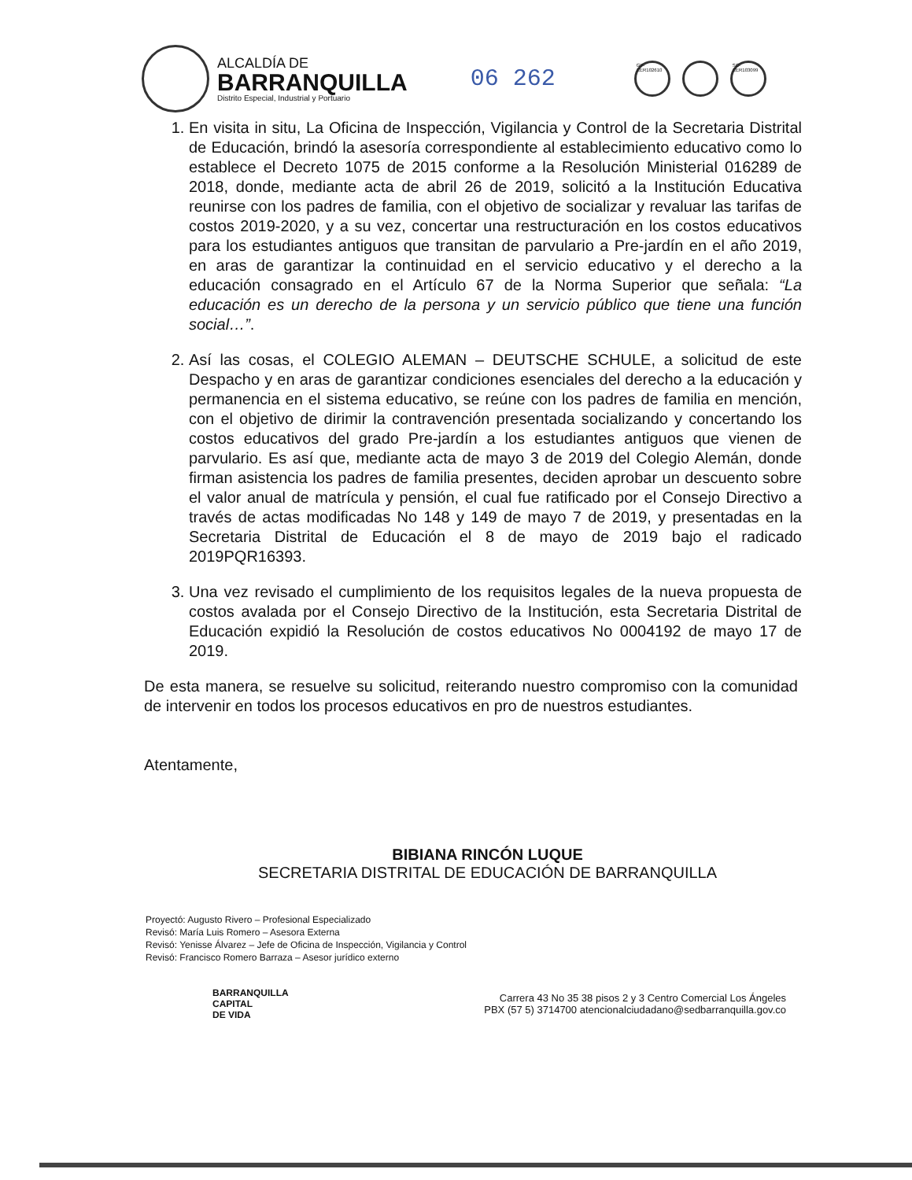ALCALDÍA DE
BARRANQUILLA
Distrito Especial, Industrial y Portuario
06 262
GP-CER102610
SC-CER103099
1. En visita in situ, La Oficina de Inspección, Vigilancia y Control de la Secretaria Distrital de Educación, brindó la asesoría correspondiente al establecimiento educativo como lo establece el Decreto 1075 de 2015 conforme a la Resolución Ministerial 016289 de 2018, donde, mediante acta de abril 26 de 2019, solicitó a la Institución Educativa reunirse con los padres de familia, con el objetivo de socializar y revaluar las tarifas de costos 2019-2020, y a su vez, concertar una restructuración en los costos educativos para los estudiantes antiguos que transitan de parvulario a Pre-jardín en el año 2019, en aras de garantizar la continuidad en el servicio educativo y el derecho a la educación consagrado en el Artículo 67 de la Norma Superior que señala: “La educación es un derecho de la persona y un servicio público que tiene una función social…”.
2. Así las cosas, el COLEGIO ALEMAN – DEUTSCHE SCHULE, a solicitud de este Despacho y en aras de garantizar condiciones esenciales del derecho a la educación y permanencia en el sistema educativo, se reúne con los padres de familia en mención, con el objetivo de dirimir la contravención presentada socializando y concertando los costos educativos del grado Pre-jardín a los estudiantes antiguos que vienen de parvulario. Es así que, mediante acta de mayo 3 de 2019 del Colegio Alemán, donde firman asistencia los padres de familia presentes, deciden aprobar un descuento sobre el valor anual de matrícula y pensión, el cual fue ratificado por el Consejo Directivo a través de actas modificadas No 148 y 149 de mayo 7 de 2019, y presentadas en la Secretaria Distrital de Educación el 8 de mayo de 2019 bajo el radicado 2019PQR16393.
3. Una vez revisado el cumplimiento de los requisitos legales de la nueva propuesta de costos avalada por el Consejo Directivo de la Institución, esta Secretaria Distrital de Educación expidió la Resolución de costos educativos No 0004192 de mayo 17 de 2019.
De esta manera, se resuelve su solicitud, reiterando nuestro compromiso con la comunidad de intervenir en todos los procesos educativos en pro de nuestros estudiantes.
Atentamente,
BIBIANA RINCÓN LUQUE
SECRETARIA DISTRITAL DE EDUCACIÓN DE BARRANQUILLA
Proyectó: Augusto Rivero – Profesional Especializado
Revisó: María Luis Romero – Asesora Externa
Revisó: Yenisse Álvarez – Jefe de Oficina de Inspección, Vigilancia y Control
Revisó: Francisco Romero Barraza – Asesor jurídico externo
BARRANQUILLA
CAPITAL
DE VIDA
Carrera 43 No 35 38 pisos 2 y 3 Centro Comercial Los Ángeles
PBX (57 5) 3714700 atencionalciudadano@sedbarranquilla.gov.co